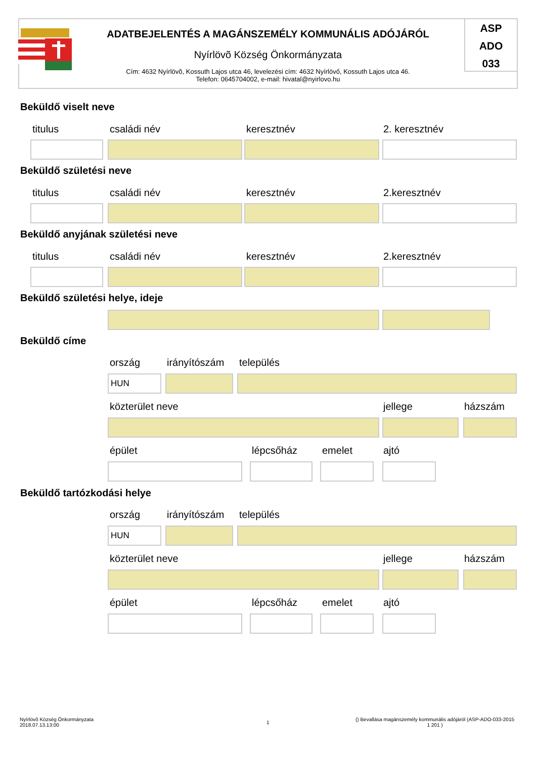ADATBEJELENTÉS A MAGÁNSZEMÉLY KOMMUNÁLIS ADÓJÁRÓL
Nyírlövõ Község Önkormányzata
Cím: 4632 Nyírlövõ, Kossuth Lajos utca 46, levelezési cím: 4632 Nyírlövő, Kossuth Lajos utca 46.
Telefon: 0645704002, e-mail: hivatal@nyirlovo.hu
ASP
ADO
033
Beküldő viselt neve
titulus családi név keresztnév 2. keresztnév
Beküldő születési neve
titulus családi név keresztnév 2.keresztnév
Beküldő anyjának születési neve
titulus családi név keresztnév 2.keresztnév
Beküldő születési helye, ideje
Beküldő címe
ország irányítószám település
HUN
közterület neve jellege házszám
épület lépcsőház emelet ajtó
Beküldő tartózkodási helye
ország irányítószám település
HUN
közterület neve jellege házszám
épület lépcsőház emelet ajtó
Nyírlövõ Község Önkormányzata
2018.07.13.13:00
1
() Bevallása magánszemély kommunális adójáról (ASP-ADO-033-2015 1 201 )